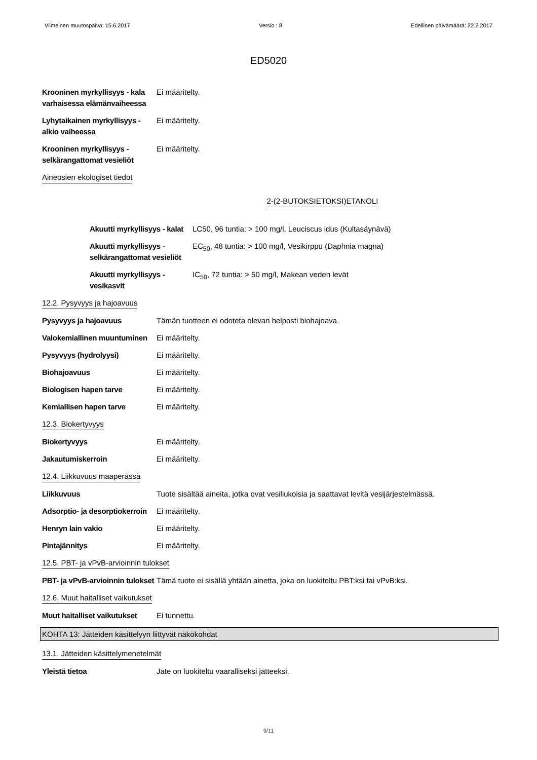Viimeinen muutospäivä: 15.6.2017 Versio : 8 Edellinen päivämäärä: 22.2.2017
ED5020
Krooninen myrkyllisyys - kala varhaisessa elämänvaiheessa
Ei määritelty.
Lyhytaikainen myrkyllisyys - alkio vaiheessa
Ei määritelty.
Krooninen myrkyllisyys - selkärangattomat vesieliöt
Ei määritelty.
Aineosien ekologiset tiedot
2-(2-BUTOKSIETOKSI)ETANOLI
Akuutti myrkyllisyys - kalat
LC50, 96 tuntia: > 100 mg/l, Leuciscus idus (Kultasäynävä)
Akuutti myrkyllisyys - selkärangattomat vesieliöt
EC<sub>50</sub>, 48 tuntia: > 100 mg/l, Vesikirppu (Daphnia magna)
Akuutti myrkyllisyys - vesikasvit
IC<sub>50</sub>, 72 tuntia: > 50 mg/l, Makean veden levät
12.2. Pysyvyys ja hajoavuus
Pysyvyys ja hajoavuus Tämän tuotteen ei odoteta olevan helposti biohajoava.
Valokemiallinen muuntuminen
Ei määritelty.
Pysyvyys (hydrolyysi) Ei määritelty.
Biohajoavuus Ei määritelty.
Biologisen hapen tarve Ei määritelty.
Kemiallisen hapen tarve Ei määritelty.
12.3. Biokertyvyys
Biokertyvyys Ei määritelty.
Jakautumiskerroin Ei määritelty.
12.4. Liikkuvuus maaperässä
Liikkuvuus Tuote sisältää aineita, jotka ovat vesiliukoisia ja saattavat levitä vesijärjestelmässä.
Adsorptio- ja desorptiokerroin
Ei määritelty.
Henryn lain vakio Ei määritelty.
Pintajännitys Ei määritelty.
12.5. PBT- ja vPvB-arvioinnin tulokset
PBT- ja vPvB-arvioinnin tulokset
Tämä tuote ei sisällä yhtään ainetta, joka on luokiteltu PBT:ksi tai vPvB:ksi.
12.6. Muut haitalliset vaikutukset
Muut haitalliset vaikutukset
Ei tunnettu.
KOHTA 13: Jätteiden käsittelyyn liittyvät näkökohdat
13.1. Jätteiden käsittelymenetelmät
Yleistä tietoa Jäte on luokiteltu vaaralliseksi jätteeksi.
9/11